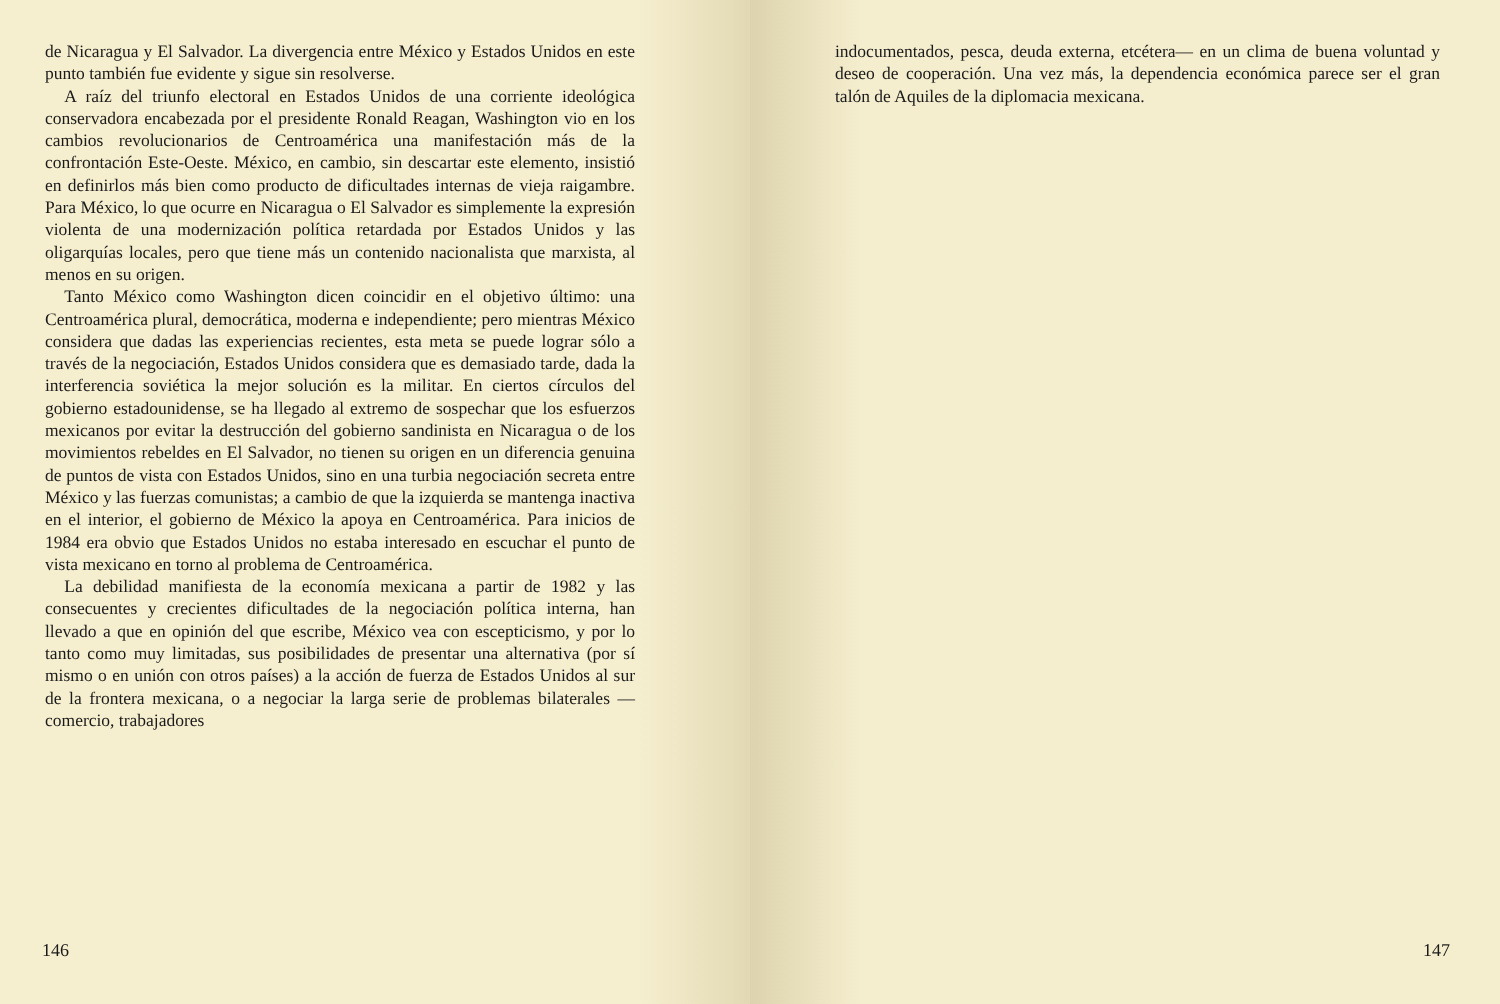de Nicaragua y El Salvador. La divergencia entre México y Estados Unidos en este punto también fue evidente y sigue sin resolverse.
A raíz del triunfo electoral en Estados Unidos de una corriente ideológica conservadora encabezada por el presidente Ronald Reagan, Washington vio en los cambios revolucionarios de Centroamérica una manifestación más de la confrontación Este-Oeste. México, en cambio, sin descartar este elemento, insistió en definirlos más bien como producto de dificultades internas de vieja raigambre. Para México, lo que ocurre en Nicaragua o El Salvador es simplemente la expresión violenta de una modernización política retardada por Estados Unidos y las oligarquías locales, pero que tiene más un contenido nacionalista que marxista, al menos en su origen.
Tanto México como Washington dicen coincidir en el objetivo último: una Centroamérica plural, democrática, moderna e independiente; pero mientras México considera que dadas las experiencias recientes, esta meta se puede lograr sólo a través de la negociación, Estados Unidos considera que es demasiado tarde, dada la interferencia soviética la mejor solución es la militar. En ciertos círculos del gobierno estadounidense, se ha llegado al extremo de sospechar que los esfuerzos mexicanos por evitar la destrucción del gobierno sandinista en Nicaragua o de los movimientos rebeldes en El Salvador, no tienen su origen en un diferencia genuina de puntos de vista con Estados Unidos, sino en una turbia negociación secreta entre México y las fuerzas comunistas; a cambio de que la izquierda se mantenga inactiva en el interior, el gobierno de México la apoya en Centroamérica. Para inicios de 1984 era obvio que Estados Unidos no estaba interesado en escuchar el punto de vista mexicano en torno al problema de Centroamérica.
La debilidad manifiesta de la economía mexicana a partir de 1982 y las consecuentes y crecientes dificultades de la negociación política interna, han llevado a que en opinión del que escribe, México vea con escepticismo, y por lo tanto como muy limitadas, sus posibilidades de presentar una alternativa (por sí mismo o en unión con otros países) a la acción de fuerza de Estados Unidos al sur de la frontera mexicana, o a negociar la larga serie de problemas bilaterales —comercio, trabajadores
146
indocumentados, pesca, deuda externa, etcétera— en un clima de buena voluntad y deseo de cooperación. Una vez más, la dependencia económica parece ser el gran talón de Aquiles de la diplomacia mexicana.
147